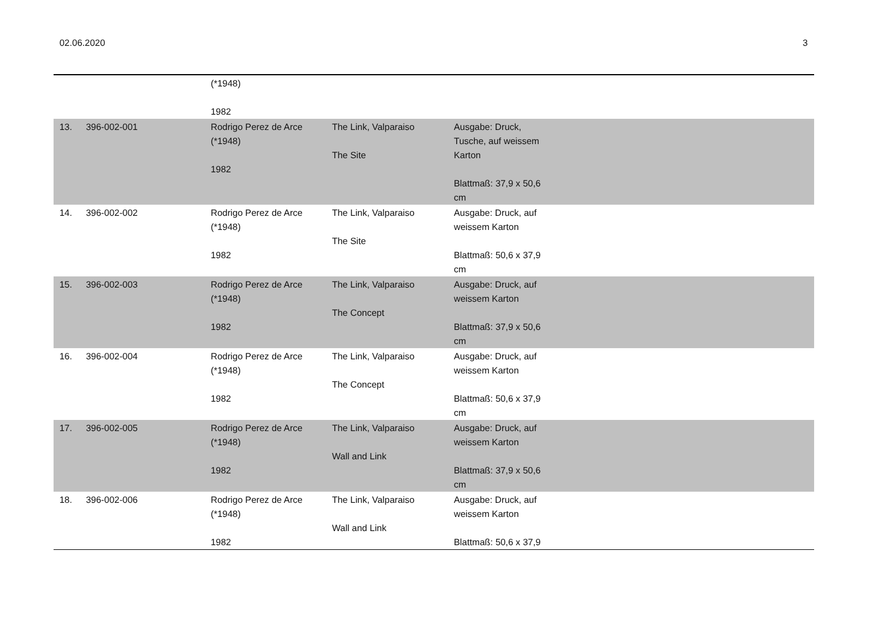02.06.2020 3
| | | (*1948) 1982 | | | |
| 13. | 396-002-001 | Rodrigo Perez de Arce (*1948) 1982 | The Link, Valparaiso The Site | Ausgabe: Druck, Tusche, auf weissem Karton Blattmaß: 37,9 x 50,6 cm | |
| 14. | 396-002-002 | Rodrigo Perez de Arce (*1948) 1982 | The Link, Valparaiso The Site | Ausgabe: Druck, auf weissem Karton Blattmaß: 50,6 x 37,9 cm | |
| 15. | 396-002-003 | Rodrigo Perez de Arce (*1948) 1982 | The Link, Valparaiso The Concept | Ausgabe: Druck, auf weissem Karton Blattmaß: 37,9 x 50,6 cm | |
| 16. | 396-002-004 | Rodrigo Perez de Arce (*1948) 1982 | The Link, Valparaiso The Concept | Ausgabe: Druck, auf weissem Karton Blattmaß: 50,6 x 37,9 cm | |
| 17. | 396-002-005 | Rodrigo Perez de Arce (*1948) 1982 | The Link, Valparaiso Wall and Link | Ausgabe: Druck, auf weissem Karton Blattmaß: 37,9 x 50,6 cm | |
| 18. | 396-002-006 | Rodrigo Perez de Arce (*1948) 1982 | The Link, Valparaiso Wall and Link | Ausgabe: Druck, auf weissem Karton Blattmaß: 50,6 x 37,9 | |